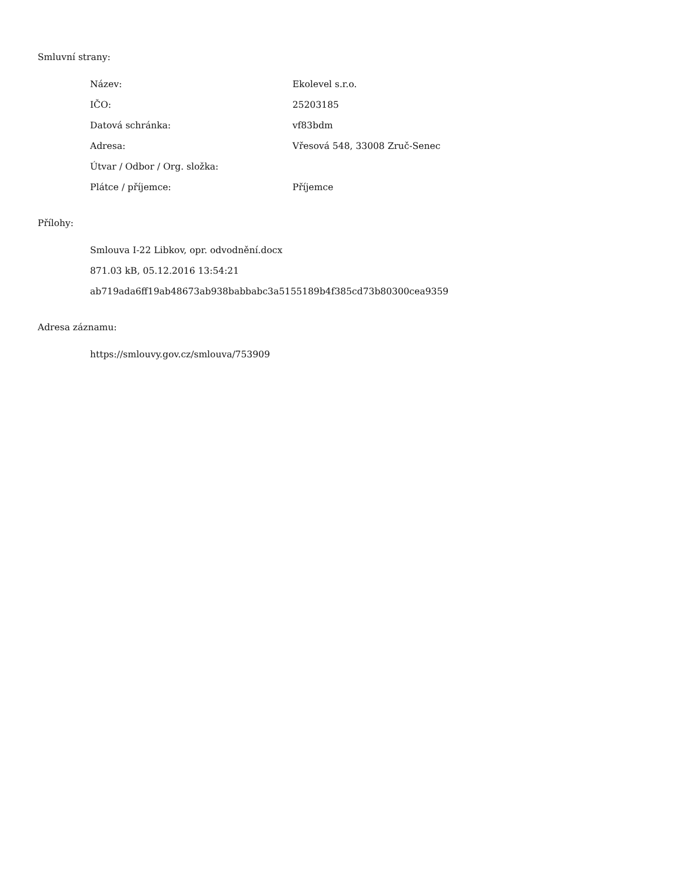Smluvní strany:
| Název: | Ekolevel s.r.o. |
| IČO: | 25203185 |
| Datová schránka: | vf83bdm |
| Adresa: | Vřesová 548, 33008 Zruč-Senec |
| Útvar / Odbor / Org. složka: | |
| Plátce / příjemce: | Příjemce |
Přílohy:
Smlouva I-22 Libkov, opr. odvodnění.docx
871.03 kB, 05.12.2016 13:54:21
ab719ada6ff19ab48673ab938babbabc3a5155189b4f385cd73b80300cea9359
Adresa záznamu:
https://smlouvy.gov.cz/smlouva/753909